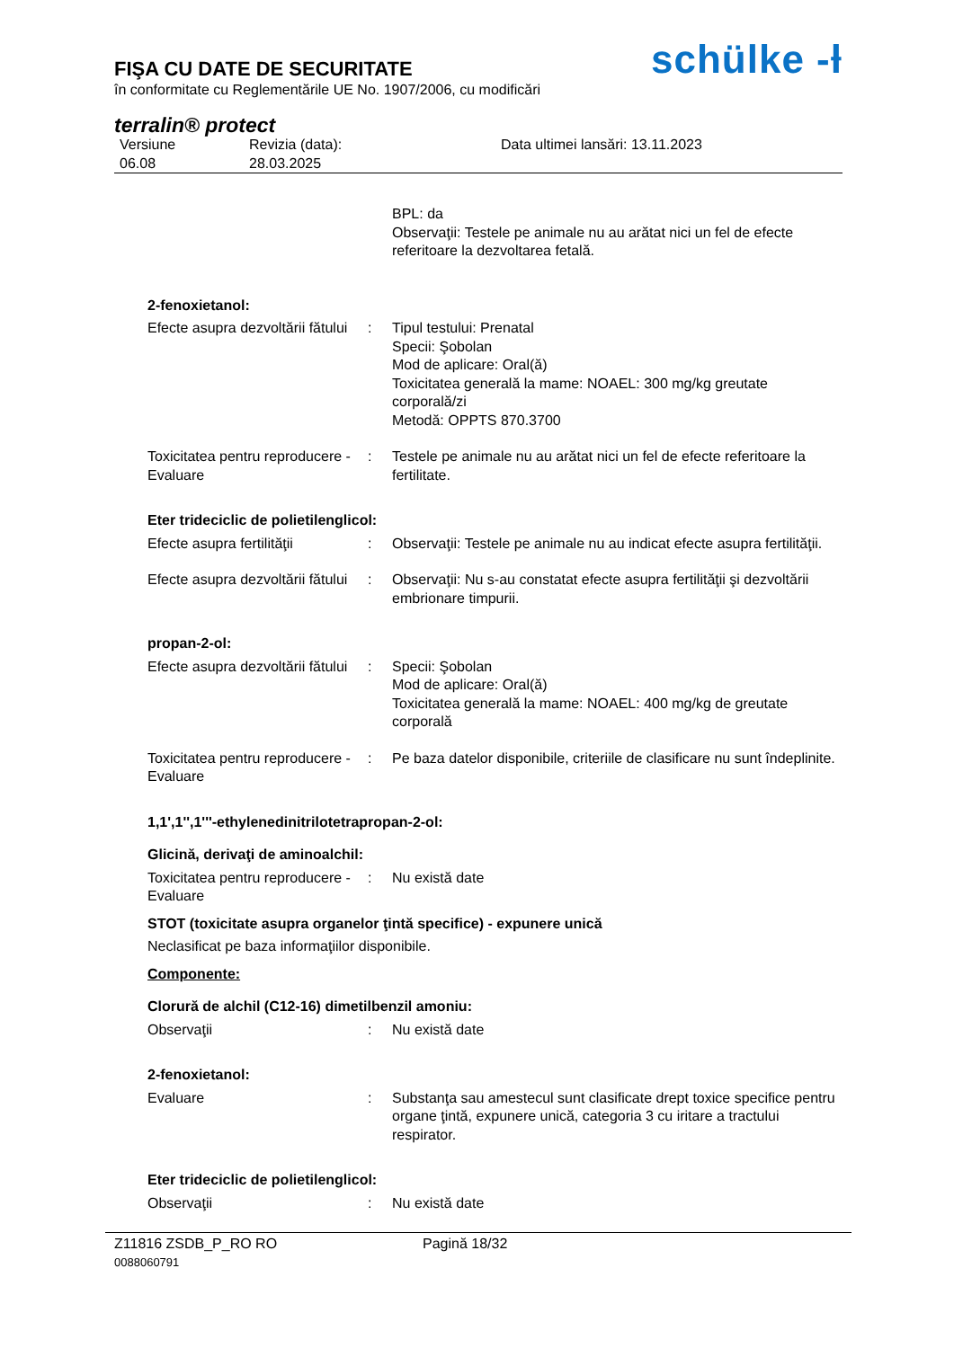FIŞA CU DATE DE SECURITATE
în conformitate cu Reglementările UE No. 1907/2006, cu modificări
schülke -ƚ
terralin® protect
Versiune
06.08
Revizia (data):
28.03.2025
Data ultimei lansări: 13.11.2023
BPL: da
Observaţii: Testele pe animale nu au arătat nici un fel de efecte referitoare la dezvoltarea fetală.
2-fenoxietanol:
Efecte asupra dezvoltării fătului
: Tipul testului: Prenatal
Specii: Şobolan
Mod de aplicare: Oral(ă)
Toxicitatea generală la mame: NOAEL: 300 mg/kg greutate corporală/zi
Metodă: OPPTS 870.3700
Toxicitatea pentru reproducere - Evaluare
: Testele pe animale nu au arătat nici un fel de efecte referitoare la fertilitate.
Eter trideciclic de polietilenglicol:
Efecte asupra fertilităţii
: Observaţii: Testele pe animale nu au indicat efecte asupra fertilităţii.
Efecte asupra dezvoltării fătului
: Observaţii: Nu s-au constatat efecte asupra fertilităţii şi dezvoltării embrionare timpurii.
propan-2-ol:
Efecte asupra dezvoltării fătului
: Specii: Şobolan
Mod de aplicare: Oral(ă)
Toxicitatea generală la mame: NOAEL: 400 mg/kg de greutate corporală
Toxicitatea pentru reproducere - Evaluare
: Pe baza datelor disponibile, criteriile de clasificare nu sunt îndeplinite.
1,1',1'',1'''-ethylenedinitrilotetrapropan-2-ol:
Glicină, derivaţi de aminoalchil:
Toxicitatea pentru reproducere - Evaluare
: Nu există date
STOT (toxicitate asupra organelor ţintă specifice) - expunere unică
Neclasificat pe baza informaţiilor disponibile.
Componente:
Clorură de alchil (C12-16) dimetilbenzil amoniu:
Observaţii : Nu există date
2-fenoxietanol:
Evaluare : Substanţa sau amestecul sunt clasificate drept toxice specifice pentru organe ţintă, expunere unică, categoria 3 cu iritare a tractului respirator.
Eter trideciclic de polietilenglicol:
Observaţii : Nu există date
Z11816 ZSDB_P_RO RO Pagină 18/32
0088060791